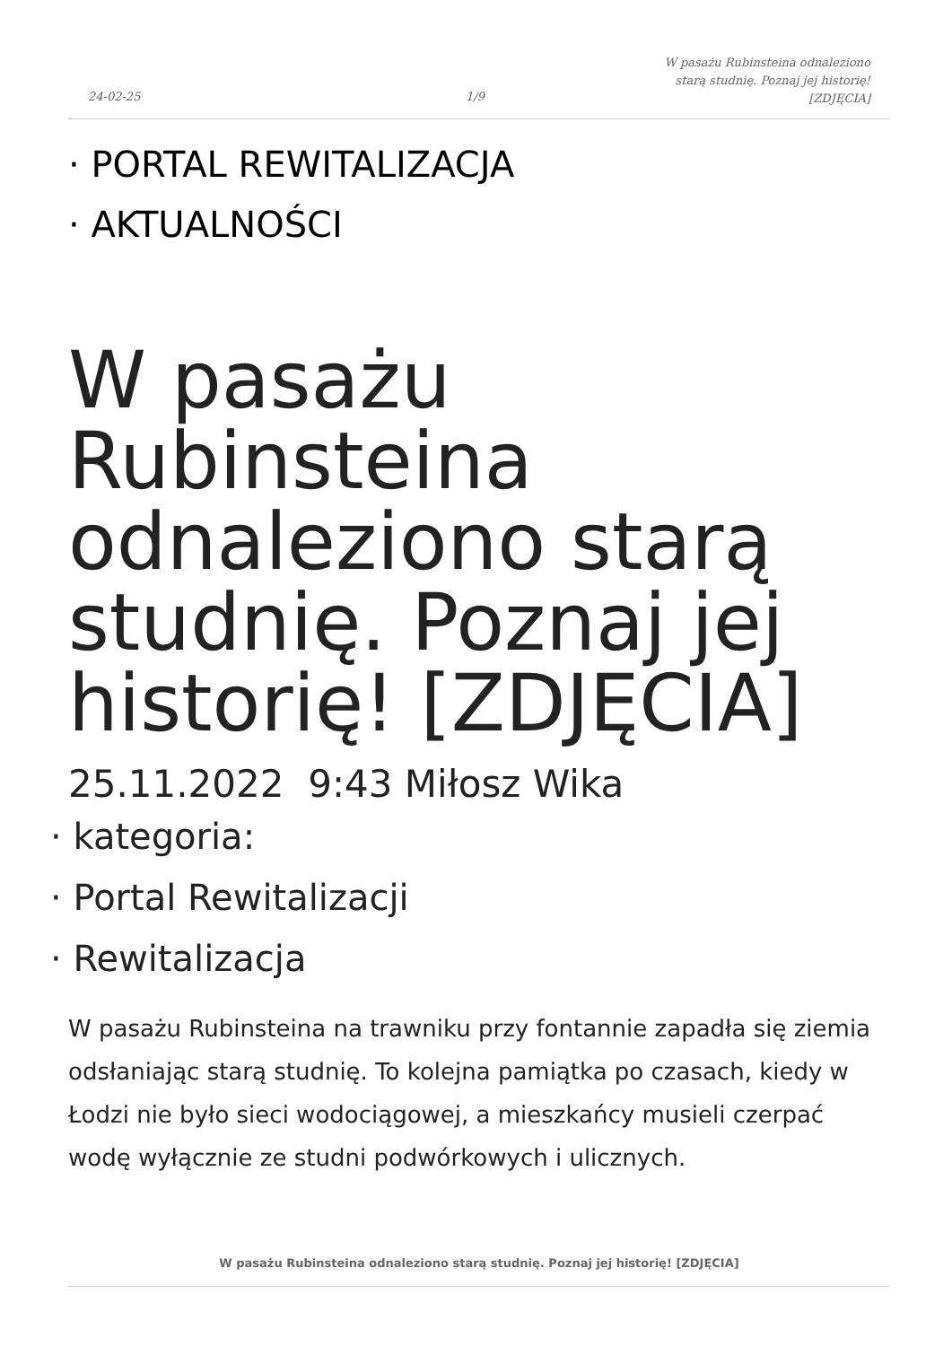24-02-25 1/9
W pasażu Rubinsteina odnaleziono starą studnię. Poznaj jej historię! [ZDJĘCIA]
· PORTAL REWITALIZACJA
· AKTUALNOŚCI
W pasażu Rubinsteina odnaleziono starą studnię. Poznaj jej historię! [ZDJĘCIA]
25.11.2022 9:43 Miłosz Wika
· kategoria:
· Portal Rewitalizacji
· Rewitalizacja
W pasażu Rubinsteina na trawniku przy fontannie zapadła się ziemia odsłaniając starą studnię. To kolejna pamiątka po czasach, kiedy w Łodzi nie było sieci wodociągowej, a mieszkańcy musieli czerpać wodę wyłącznie ze studni podwórkowych i ulicznych.
W pasażu Rubinsteina odnaleziono starą studnię. Poznaj jej historię! [ZDJĘCIA]